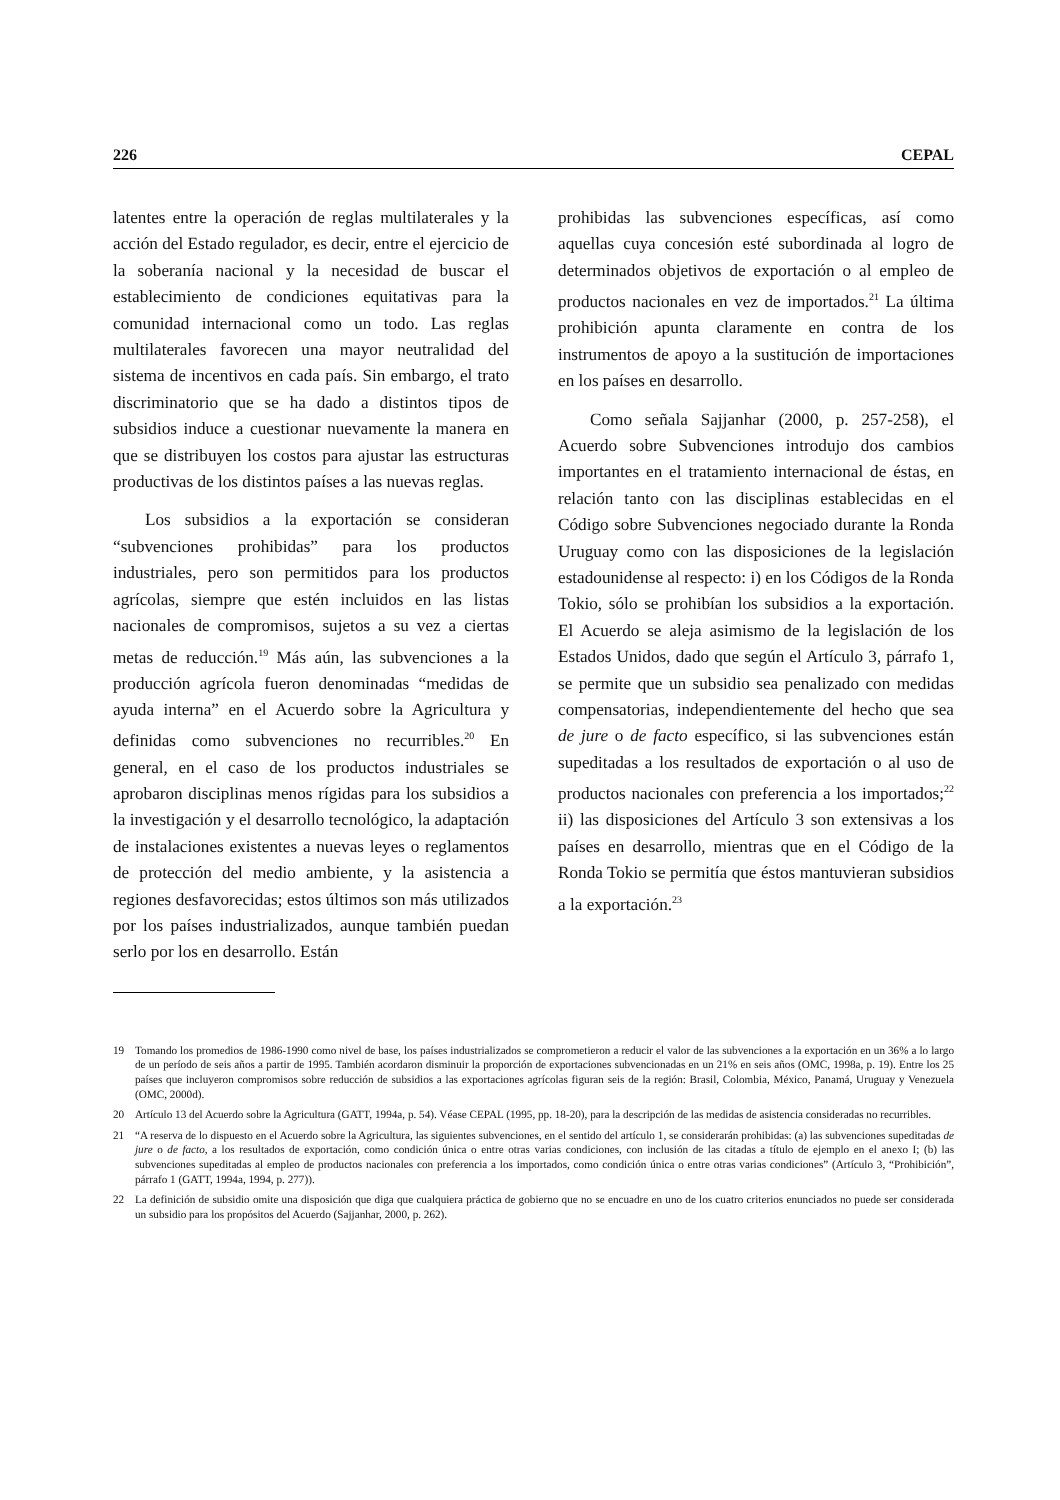226 CEPAL
latentes entre la operación de reglas multilaterales y la acción del Estado regulador, es decir, entre el ejercicio de la soberanía nacional y la necesidad de buscar el establecimiento de condiciones equitativas para la comunidad internacional como un todo. Las reglas multilaterales favorecen una mayor neutralidad del sistema de incentivos en cada país. Sin embargo, el trato discriminatorio que se ha dado a distintos tipos de subsidios induce a cuestionar nuevamente la manera en que se distribuyen los costos para ajustar las estructuras productivas de los distintos países a las nuevas reglas.
Los subsidios a la exportación se consideran “subvenciones prohibidas” para los productos industriales, pero son permitidos para los productos agrícolas, siempre que estén incluidos en las listas nacionales de compromisos, sujetos a su vez a ciertas metas de reducción.<sup>19</sup> Más aún, las subvenciones a la producción agrícola fueron denominadas “medidas de ayuda interna” en el Acuerdo sobre la Agricultura y definidas como subvenciones no recurribles.<sup>20</sup> En general, en el caso de los productos industriales se aprobaron disciplinas menos rígidas para los subsidios a la investigación y el desarrollo tecnológico, la adaptación de instalaciones existentes a nuevas leyes o reglamentos de protección del medio ambiente, y la asistencia a regiones desfavorecidas; estos últimos son más utilizados por los países industrializados, aunque también puedan serlo por los en desarrollo. Están
prohibidas las subvenciones específicas, así como aquellas cuya concesión esté subordinada al logro de determinados objetivos de exportación o al empleo de productos nacionales en vez de importados.<sup>21</sup> La última prohibición apunta claramente en contra de los instrumentos de apoyo a la sustitución de importaciones en los países en desarrollo.
Como señala Sajjanhar (2000, p. 257-258), el Acuerdo sobre Subvenciones introdujo dos cambios importantes en el tratamiento internacional de éstas, en relación tanto con las disciplinas establecidas en el Código sobre Subvenciones negociado durante la Ronda Uruguay como con las disposiciones de la legislación estadounidense al respecto: i) en los Códigos de la Ronda Tokio, sólo se prohibían los subsidios a la exportación. El Acuerdo se aleja asimismo de la legislación de los Estados Unidos, dado que según el Artículo 3, párrafo 1, se permite que un subsidio sea penalizado con medidas compensatorias, independientemente del hecho que sea de jure o de facto específico, si las subvenciones están supeditadas a los resultados de exportación o al uso de productos nacionales con preferencia a los importados;<sup>22</sup> ii) las disposiciones del Artículo 3 son extensivas a los países en desarrollo, mientras que en el Código de la Ronda Tokio se permitía que éstos mantuvieran subsidios a la exportación.<sup>23</sup>
19 Tomando los promedios de 1986-1990 como nivel de base, los países industrializados se comprometieron a reducir el valor de las subvenciones a la exportación en un 36% a lo largo de un período de seis años a partir de 1995. También acordaron disminuir la proporción de exportaciones subvencionadas en un 21% en seis años (OMC, 1998a, p. 19). Entre los 25 países que incluyeron compromisos sobre reducción de subsidios a las exportaciones agrícolas figuran seis de la región: Brasil, Colombia, México, Panamá, Uruguay y Venezuela (OMC, 2000d).
20 Artículo 13 del Acuerdo sobre la Agricultura (GATT, 1994a, p. 54). Véase CEPAL (1995, pp. 18-20), para la descripción de las medidas de asistencia consideradas no recurribles.
21 “A reserva de lo dispuesto en el Acuerdo sobre la Agricultura, las siguientes subvenciones, en el sentido del artículo 1, se considerarán prohibidas: (a) las subvenciones supeditadas de jure o de facto, a los resultados de exportación, como condición única o entre otras varias condiciones, con inclusión de las citadas a título de ejemplo en el anexo I; (b) las subvenciones supeditadas al empleo de productos nacionales con preferencia a los importados, como condición única o entre otras varias condiciones” (Artículo 3, “Prohibición”, párrafo 1 (GATT, 1994a, 1994, p. 277)).
22 La definición de subsidio omite una disposición que diga que cualquiera práctica de gobierno que no se encuadre en uno de los cuatro criterios enunciados no puede ser considerada un subsidio para los propósitos del Acuerdo (Sajjanhar, 2000, p. 262).